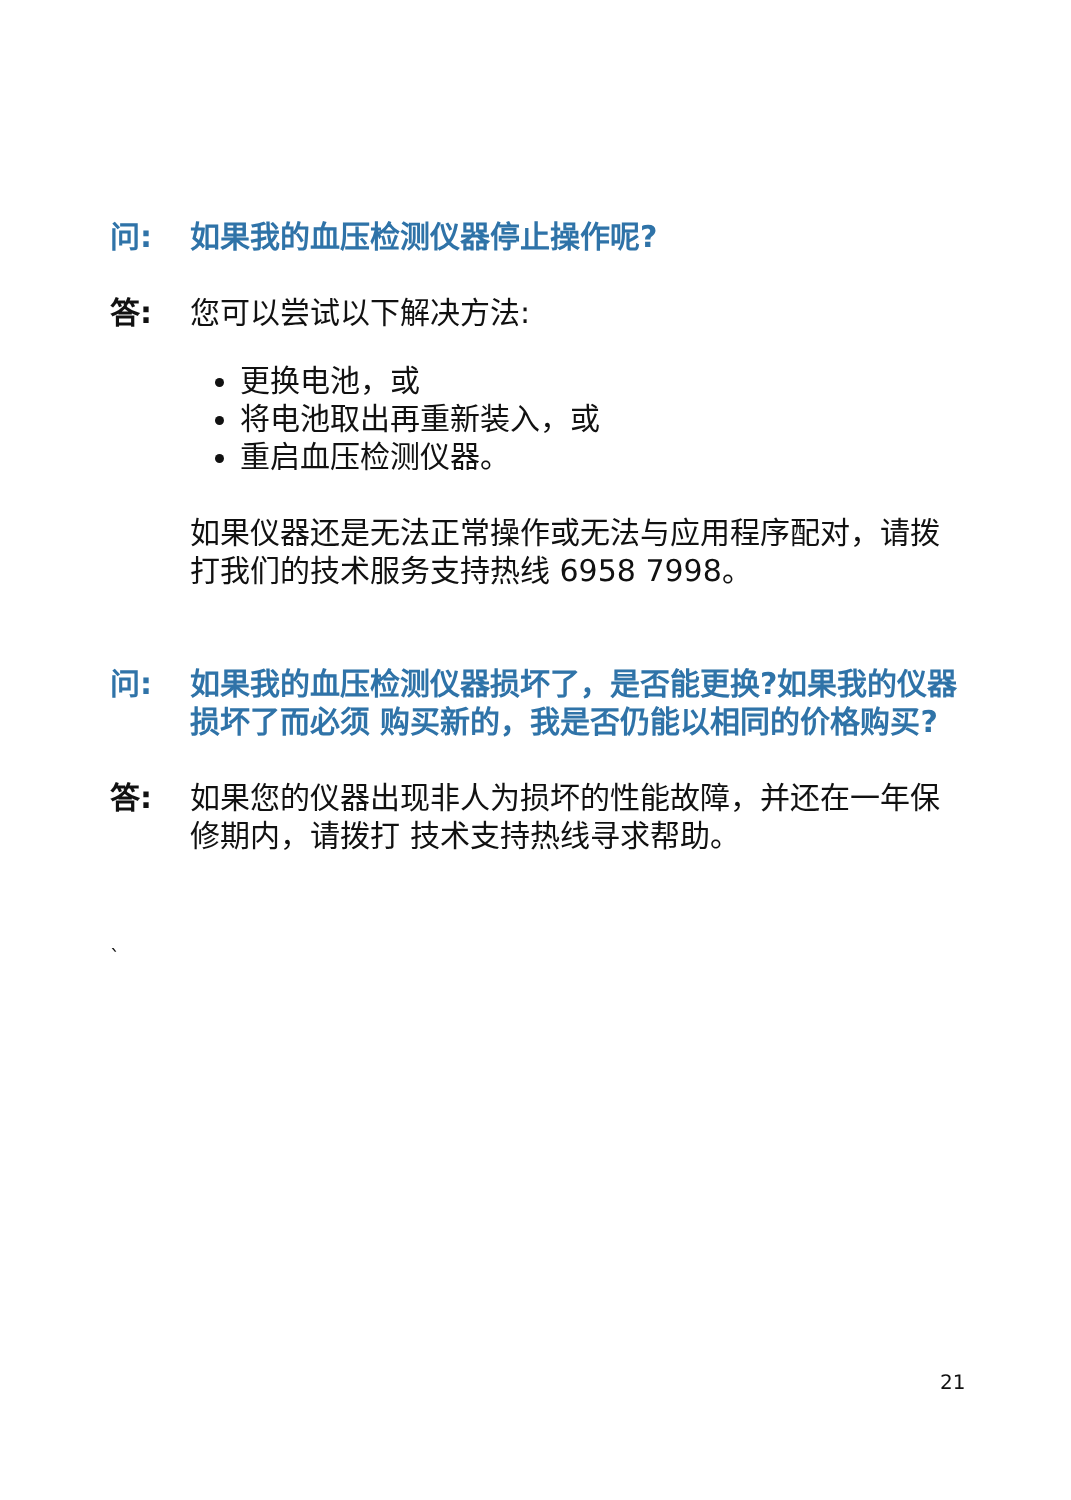问: 如果我的血压检测仪器停止操作呢?
答: 您可以尝试以下解决方法:
更换电池，或
将电池取出再重新装入，或
重启血压检测仪器。
如果仪器还是无法正常操作或无法与应用程序配对，请拨打我们的技术服务支持热线 6958 7998。
问: 如果我的血压检测仪器损坏了，是否能更换?如果我的仪器损坏了而必须 购买新的，我是否仍能以相同的价格购买?
答: 如果您的仪器出现非人为损坏的性能故障，并还在一年保修期内，请拨打 技术支持热线寻求帮助。
`
21